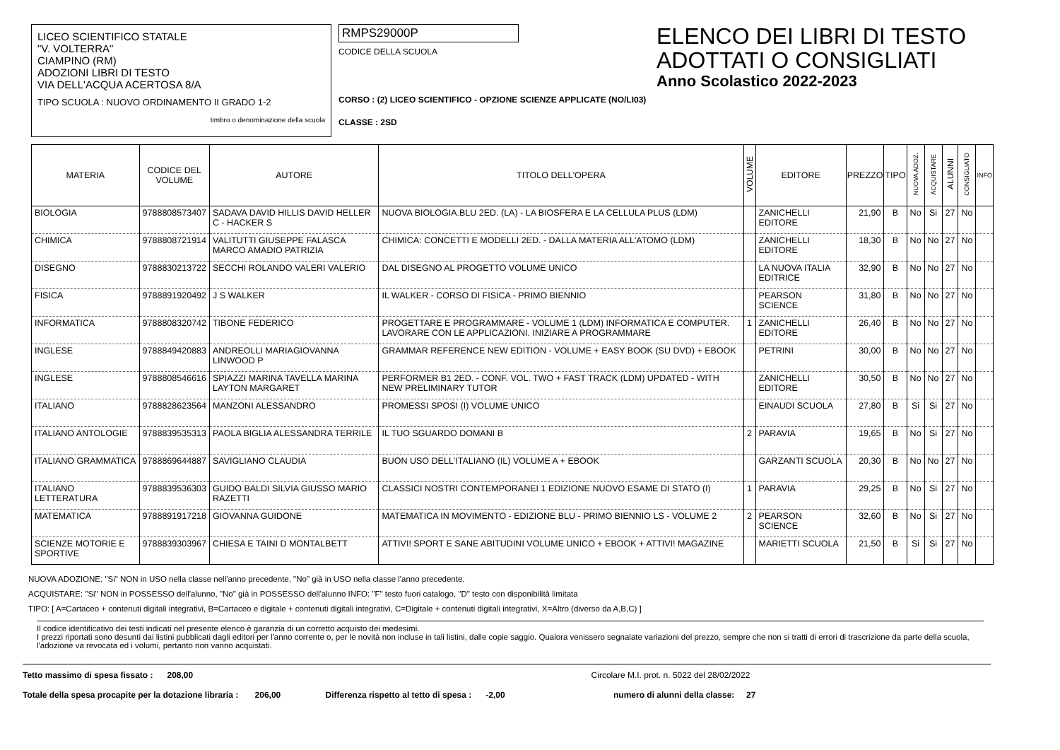LICEO SCIENTIFICO STATALE
"V. VOLTERRA"
CIAMPINO (RM)
ADOZIONI LIBRI DI TESTO
VIA DELL'ACQUA ACERTOSA 8/A
TIPO SCUOLA : NUOVO ORDINAMENTO II GRADO 1-2
timbro o denominazione della scuola
RMPS29000P
CODICE DELLA SCUOLA
CORSO : (2) LICEO SCIENTIFICO - OPZIONE SCIENZE APPLICATE (NO/LI03)
CLASSE : 2SD
ELENCO DEI LIBRI DI TESTO
ADOTTATI O CONSIGLIATI
Anno Scolastico 2022-2023
| MATERIA | CODICE DEL VOLUME | AUTORE | TITOLO DELL'OPERA | VOLUME | EDITORE | PREZZO | TIPO | NUOVA ADOZ. | ACQUISTARE | ALUNNI | CONSIGLIATO | INFO |
| --- | --- | --- | --- | --- | --- | --- | --- | --- | --- | --- | --- | --- |
| BIOLOGIA | 9788808573407 | SADAVA DAVID HILLIS DAVID HELLER C - HACKER S | NUOVA BIOLOGIA.BLU 2ED. (LA) - LA BIOSFERA E LA CELLULA PLUS (LDM) | | ZANICHELLI EDITORE | 21,90 | B | No | Si | 27 | No | |
| CHIMICA | 9788808721914 | VALITUTTI GIUSEPPE FALASCA MARCO AMADIO PATRIZIA | CHIMICA: CONCETTI E MODELLI 2ED. - DALLA MATERIA ALL'ATOMO (LDM) | | ZANICHELLI EDITORE | 18,30 | B | No | No | 27 | No | |
| DISEGNO | 9788830213722 | SECCHI ROLANDO VALERI VALERIO | DAL DISEGNO AL PROGETTO VOLUME UNICO | | LA NUOVA ITALIA EDITRICE | 32,90 | B | No | No | 27 | No | |
| FISICA | 9788891920492 | J S WALKER | IL WALKER - CORSO DI FISICA - PRIMO BIENNIO | | PEARSON SCIENCE | 31,80 | B | No | No | 27 | No | |
| INFORMATICA | 9788808320742 | TIBONE FEDERICO | PROGETTARE E PROGRAMMARE - VOLUME 1 (LDM) INFORMATICA E COMPUTER. LAVORARE CON LE APPLICAZIONI. INIZIARE A PROGRAMMARE | 1 | ZANICHELLI EDITORE | 26,40 | B | No | No | 27 | No | |
| INGLESE | 9788849420883 | ANDREOLLI MARIAGIOVANNA LINWOOD P | GRAMMAR REFERENCE NEW EDITION - VOLUME + EASY BOOK (SU DVD) + EBOOK | | PETRINI | 30,00 | B | No | No | 27 | No | |
| INGLESE | 9788808546616 | SPIAZZI MARINA TAVELLA MARINA LAYTON MARGARET | PERFORMER B1 2ED. - CONF. VOL. TWO + FAST TRACK (LDM) UPDATED - WITH NEW PRELIMINARY TUTOR | | ZANICHELLI EDITORE | 30,50 | B | No | No | 27 | No | |
| ITALIANO | 9788828623564 | MANZONI ALESSANDRO | PROMESSI SPOSI (I) VOLUME UNICO | | EINAUDI SCUOLA | 27,80 | B | Si | Si | 27 | No | |
| ITALIANO ANTOLOGIE | 9788839535313 | PAOLA BIGLIA ALESSANDRA TERRILE | IL TUO SGUARDO DOMANI B | 2 | PARAVIA | 19,65 | B | No | Si | 27 | No | |
| ITALIANO GRAMMATICA | 9788869644887 | SAVIGLIANO CLAUDIA | BUON USO DELL'ITALIANO (IL) VOLUME A + EBOOK | | GARZANTI SCUOLA | 20,30 | B | No | No | 27 | No | |
| ITALIANO LETTERATURA | 9788839536303 | GUIDO BALDI SILVIA GIUSSO MARIO RAZETTI | CLASSICI NOSTRI CONTEMPORANEI 1 EDIZIONE NUOVO ESAME DI STATO (I) | 1 | PARAVIA | 29,25 | B | No | Si | 27 | No | |
| MATEMATICA | 9788891917218 | GIOVANNA GUIDONE | MATEMATICA IN MOVIMENTO - EDIZIONE BLU - PRIMO BIENNIO LS - VOLUME 2 | 2 | PEARSON SCIENCE | 32,60 | B | No | Si | 27 | No | |
| SCIENZE MOTORIE E SPORTIVE | 9788839303967 | CHIESA E TAINI D MONTALBETT | ATTIVI! SPORT E SANE ABITUDINI VOLUME UNICO + EBOOK + ATTIVI! MAGAZINE | | MARIETTI SCUOLA | 21,50 | B | Si | Si | 27 | No | |
NUOVA ADOZIONE: "Si" NON in USO nella classe nell'anno precedente, "No" già in USO nella classe l'anno precedente.
ACQUISTARE: "Si" NON in POSSESSO dell'alunno, "No" già in POSSESSO dell'alunno INFO: "F" testo fuori catalogo, "D" testo con disponibilità limitata
TIPO: [ A=Cartaceo + contenuti digitali integrativi, B=Cartaceo e digitale + contenuti digitali integrativi, C=Digitale + contenuti digitali integrativi, X=Altro (diverso da A,B,C) ]
Il codice identificativo dei testi indicati nel presente elenco è garanzia di un corretto acquisto dei medesimi.
I prezzi riportati sono desunti dai listini pubblicati dagli editori per l'anno corrente o, per le novità non incluse in tali listini, dalle copie saggio. Qualora venissero segnalate variazioni del prezzo, sempre che non si tratti di errori di trascrizione da parte della scuola, l'adozione va revocata ed i volumi, pertanto non vanno acquistati.
Tetto massimo di spesa fissato : 208,00 Circolare M.I. prot. n. 5022 del 28/02/2022
Totale della spesa procapite per la dotazione libraria : 206,00 Differenza rispetto al tetto di spesa : -2,00 numero di alunni della classe: 27